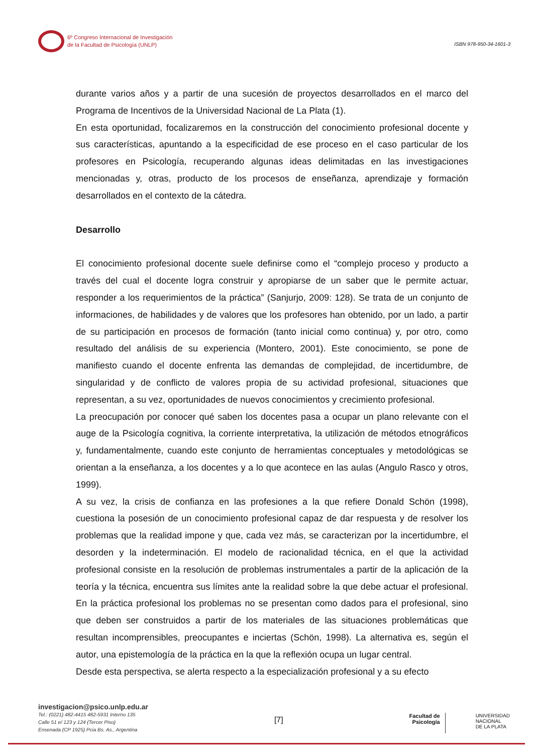6º Congreso Internacional de Investigación
de la Facultad de Psicología (UNLP)
ISBN 978-950-34-1601-3
durante varios años y a partir de una sucesión de proyectos desarrollados en el marco del Programa de Incentivos de la Universidad Nacional de La Plata (1).
En esta oportunidad, focalizaremos en la construcción del conocimiento profesional docente y sus características, apuntando a la especificidad de ese proceso en el caso particular de los profesores en Psicología, recuperando algunas ideas delimitadas en las investigaciones mencionadas y, otras, producto de los procesos de enseñanza, aprendizaje y formación desarrollados en el contexto de la cátedra.
Desarrollo
El conocimiento profesional docente suele definirse como el “complejo proceso y producto a través del cual el docente logra construir y apropiarse de un saber que le permite actuar, responder a los requerimientos de la práctica” (Sanjurjo, 2009: 128). Se trata de un conjunto de informaciones, de habilidades y de valores que los profesores han obtenido, por un lado, a partir de su participación en procesos de formación (tanto inicial como continua) y, por otro, como resultado del análisis de su experiencia (Montero, 2001). Este conocimiento, se pone de manifiesto cuando el docente enfrenta las demandas de complejidad, de incertidumbre, de singularidad y de conflicto de valores propia de su actividad profesional, situaciones que representan, a su vez, oportunidades de nuevos conocimientos y crecimiento profesional.
La preocupación por conocer qué saben los docentes pasa a ocupar un plano relevante con el auge de la Psicología cognitiva, la corriente interpretativa, la utilización de métodos etnográficos y, fundamentalmente, cuando este conjunto de herramientas conceptuales y metodológicas se orientan a la enseñanza, a los docentes y a lo que acontece en las aulas (Angulo Rasco y otros, 1999).
A su vez, la crisis de confianza en las profesiones a la que refiere Donald Schön (1998), cuestiona la posesión de un conocimiento profesional capaz de dar respuesta y de resolver los problemas que la realidad impone y que, cada vez más, se caracterizan por la incertidumbre, el desorden y la indeterminación. El modelo de racionalidad técnica, en el que la actividad profesional consiste en la resolución de problemas instrumentales a partir de la aplicación de la teoría y la técnica, encuentra sus límites ante la realidad sobre la que debe actuar el profesional. En la práctica profesional los problemas no se presentan como dados para el profesional, sino que deben ser construidos a partir de los materiales de las situaciones problemáticas que resultan incomprensibles, preocupantes e inciertas (Schön, 1998). La alternativa es, según el autor, una epistemología de la práctica en la que la reflexión ocupa un lugar central.
Desde esta perspectiva, se alerta respecto a la especialización profesional y a su efecto
investigacion@psico.unlp.edu.ar
Tel.: (0221) 482-4415 482-5931 Interno 135
Calle 51 e/ 123 y 124 (Tercer Piso)
Ensenada (CP 1925) Pcia Bs. As., Argentina
[7]
Facultad de
Psicología
UNIVERSIDAD
NACIONAL
DE LA PLATA